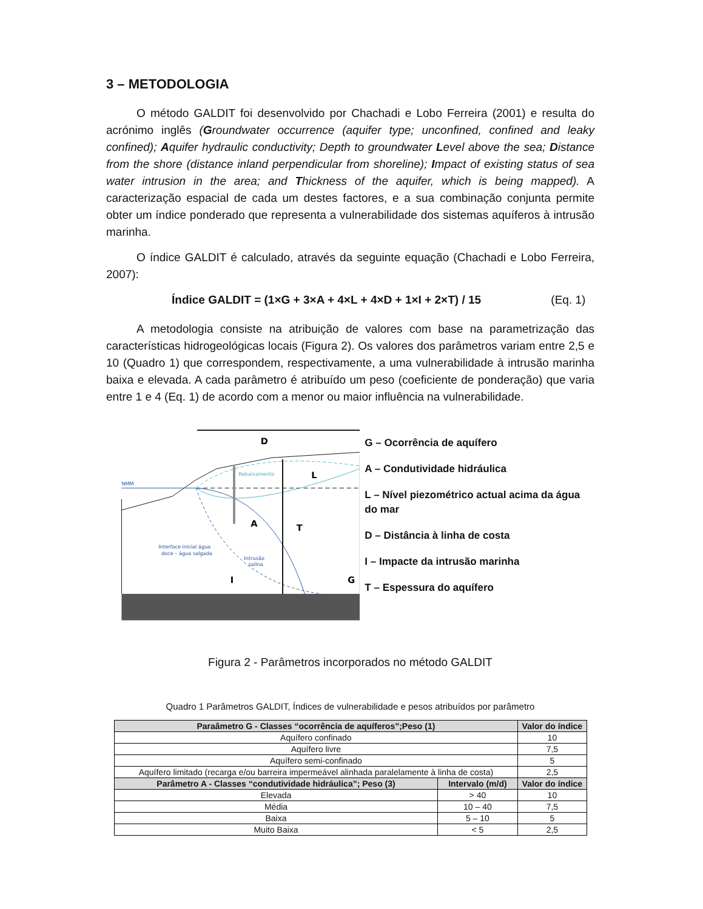3 – METODOLOGIA
O método GALDIT foi desenvolvido por Chachadi e Lobo Ferreira (2001) e resulta do acrónimo inglês (Groundwater occurrence (aquifer type; unconfined, confined and leaky confined); Aquifer hydraulic conductivity; Depth to groundwater Level above the sea; Distance from the shore (distance inland perpendicular from shoreline); Impact of existing status of sea water intrusion in the area; and Thickness of the aquifer, which is being mapped). A caracterização espacial de cada um destes factores, e a sua combinação conjunta permite obter um índice ponderado que representa a vulnerabilidade dos sistemas aquíferos à intrusão marinha.
O índice GALDIT é calculado, através da seguinte equação (Chachadi e Lobo Ferreira, 2007):
Índice GALDIT = (1×G + 3×A + 4×L + 4×D + 1×I + 2×T) / 15 (Eq. 1)
A metodologia consiste na atribuição de valores com base na parametrização das características hidrogeológicas locais (Figura 2). Os valores dos parâmetros variam entre 2,5 e 10 (Quadro 1) que correspondem, respectivamente, a uma vulnerabilidade à intrusão marinha baixa e elevada. A cada parâmetro é atribuído um peso (coeficiente de ponderação) que varia entre 1 e 4 (Eq. 1) de acordo com a menor ou maior influência na vulnerabilidade.
NMM
Rebaixamento
Interface inicial água
doce – água salgada
Intrusão
salina
D
L
A
T
I
G
G – Ocorrência de aquífero
A – Condutividade hidráulica
L – Nível piezométrico actual acima da água do mar
D – Distância à linha de costa
I – Impacte da intrusão marinha
T – Espessura do aquífero
Figura 2 - Parâmetros incorporados no método GALDIT
Quadro 1 Parâmetros GALDIT, Índices de vulnerabilidade e pesos atribuídos por parâmetro
| Paraâmetro G - Classes “ocorrência de aquíferos”;Peso (1) | | Valor do índice |
| --- | --- | --- |
| Aquífero confinado | | 10 |
| Aquífero livre | | 7,5 |
| Aquífero semi-confinado | | 5 |
| Aquífero limitado (recarga e/ou barreira impermeável alinhada paralelamente à linha de costa) | | 2,5 |
| Parâmetro A - Classes “condutividade hidráulica”; Peso (3) | Intervalo (m/d) | Valor do índice |
| Elevada | > 40 | 10 |
| Média | 10 – 40 | 7,5 |
| Baixa | 5 – 10 | 5 |
| Muito Baixa | < 5 | 2,5 |